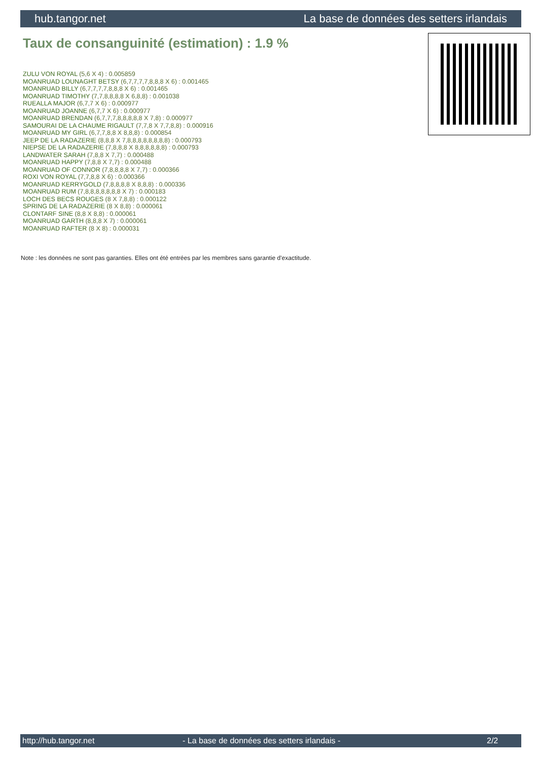hub.tangor.net La base de données des setters irlandais
Taux de consanguinité (estimation) : 1.9 %
ZULU VON ROYAL (5,6 X 4) : 0.005859
MOANRUAD LOUNAGHT BETSY (6,7,7,7,7,8,8,8 X 6) : 0.001465
MOANRUAD BILLY (6,7,7,7,7,8,8,8 X 6) : 0.001465
MOANRUAD TIMOTHY (7,7,8,8,8,8 X 6,8,8) : 0.001038
RUEALLA MAJOR (6,7,7 X 6) : 0.000977
MOANRUAD JOANNE (6,7,7 X 6) : 0.000977
MOANRUAD BRENDAN (6,7,7,7,8,8,8,8,8 X 7,8) : 0.000977
SAMOURAI DE LA CHAUME RIGAULT (7,7,8 X 7,7,8,8) : 0.000916
MOANRUAD MY GIRL (6,7,7,8,8 X 8,8,8) : 0.000854
JEEP DE LA RADAZERIE (8,8,8 X 7,8,8,8,8,8,8,8,8) : 0.000793
NIEPSE DE LA RADAZERIE (7,8,8,8 X 8,8,8,8,8,8) : 0.000793
LANDWATER SARAH (7,8,8 X 7,7) : 0.000488
MOANRUAD HAPPY (7,8,8 X 7,7) : 0.000488
MOANRUAD OF CONNOR (7,8,8,8,8 X 7,7) : 0.000366
ROXI VON ROYAL (7,7,8,8 X 6) : 0.000366
MOANRUAD KERRYGOLD (7,8,8,8,8 X 8,8,8) : 0.000336
MOANRUAD RUM (7,8,8,8,8,8,8,8 X 7) : 0.000183
LOCH DES BECS ROUGES (8 X 7,8,8) : 0.000122
SPRING DE LA RADAZERIE (8 X 8,8) : 0.000061
CLONTARF SINE (8,8 X 8,8) : 0.000061
MOANRUAD GARTH (8,8,8 X 7) : 0.000061
MOANRUAD RAFTER (8 X 8) : 0.000031
Note : les données ne sont pas garanties. Elles ont été entrées par les membres sans garantie d'exactitude.
http://hub.tangor.net - La base de données des setters irlandais - 2/2